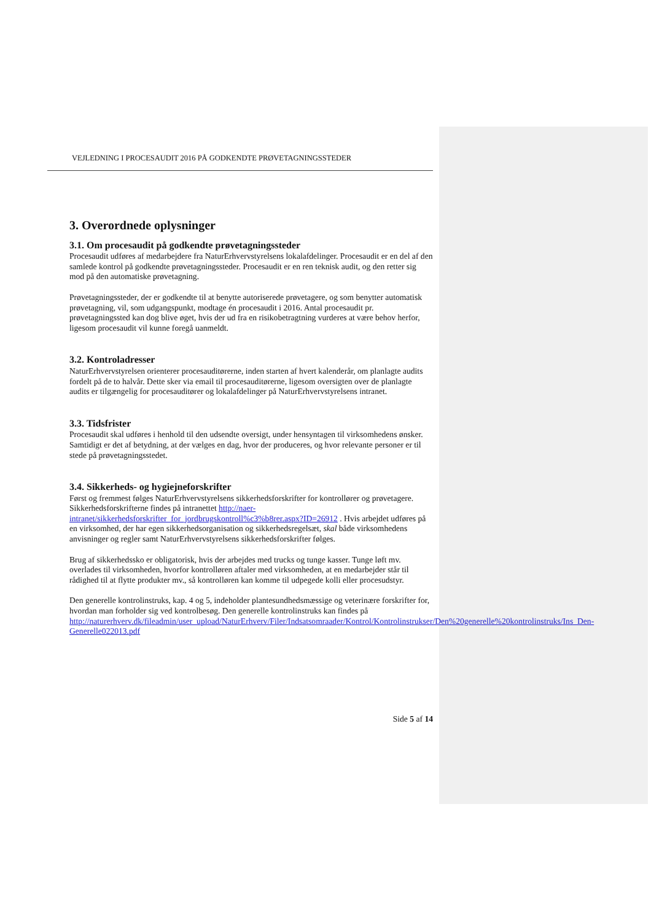VEJLEDNING I PROCESAUDIT 2016 PÅ GODKENDTE PRØVETAGNINGSSTEDER
3. Overordnede oplysninger
3.1. Om procesaudit på godkendte prøvetagningssteder
Procesaudit udføres af medarbejdere fra NaturErhvervstyrelsens lokalafdelinger. Procesaudit er en del af den samlede kontrol på godkendte prøvetagningssteder. Procesaudit er en ren teknisk audit, og den retter sig mod på den automatiske prøvetagning.
Prøvetagningssteder, der er godkendte til at benytte autoriserede prøvetagere, og som benytter automatisk prøvetagning, vil, som udgangspunkt, modtage én procesaudit i 2016. Antal procesaudit pr. prøvetagningssted kan dog blive øget, hvis der ud fra en risikobetragtning vurderes at være behov herfor, ligesom procesaudit vil kunne foregå uanmeldt.
3.2. Kontroladresser
NaturErhvervstyrelsen orienterer procesauditørerne, inden starten af hvert kalenderår, om planlagte audits fordelt på de to halvår. Dette sker via email til procesauditørerne, ligesom oversigten over de planlagte audits er tilgængelig for procesauditører og lokalafdelinger på NaturErhvervstyrelsens intranet.
3.3. Tidsfrister
Procesaudit skal udføres i henhold til den udsendte oversigt, under hensyntagen til virksomhedens ønsker. Samtidigt er det af betydning, at der vælges en dag, hvor der produceres, og hvor relevante personer er til stede på prøvetagningsstedet.
3.4. Sikkerheds- og hygiejneforskrifter
Først og fremmest følges NaturErhvervstyrelsens sikkerhedsforskrifter for kontrollører og prøvetagere. Sikkerhedsforskrifterne findes på intranettet http://naer-intranet/sikkerhedsforskrifter_for_jordbrugskontroll%c3%b8rer.aspx?ID=26912 . Hvis arbejdet udføres på en virksomhed, der har egen sikkerhedsorganisation og sikkerhedsregelsæt, skal både virksomhedens anvisninger og regler samt NaturErhvervstyrelsens sikkerhedsforskrifter følges.
Brug af sikkerhedssko er obligatorisk, hvis der arbejdes med trucks og tunge kasser. Tunge løft mv. overlades til virksomheden, hvorfor kontrolløren aftaler med virksomheden, at en medarbejder står til rådighed til at flytte produkter mv., så kontrolløren kan komme til udpegede kolli eller procesudstyr.
Den generelle kontrolinstruks, kap. 4 og 5, indeholder plantesundhedsmæssige og veterinære forskrifter for, hvordan man forholder sig ved kontrolbesøg. Den generelle kontrolinstruks kan findes på http://naturerhverv.dk/fileadmin/user_upload/NaturErhverv/Filer/Indsatsomraader/Kontrol/Kontrolinstrukser/Den%20generelle%20kontrolinstruks/Ins_Den-Generelle022013.pdf
Side 5 af 14